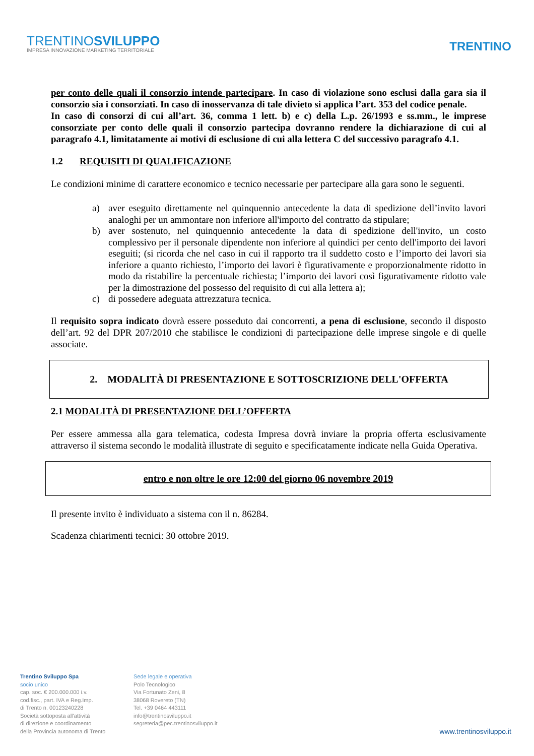TRENTINOSVILUPPO
IMPRESA INNOVAZIONE MARKETING TERRITORIALE
TRENTINO
per conto delle quali il consorzio intende partecipare. In caso di violazione sono esclusi dalla gara sia il consorzio sia i consorziati. In caso di inosservanza di tale divieto si applica l’art. 353 del codice penale.
In caso di consorzi di cui all’art. 36, comma 1 lett. b) e c) della L.p. 26/1993 e ss.mm., le imprese consorziate per conto delle quali il consorzio partecipa dovranno rendere la dichiarazione di cui al paragrafo 4.1, limitatamente ai motivi di esclusione di cui alla lettera C del successivo paragrafo 4.1.
1.2 REQUISITI DI QUALIFICAZIONE
Le condizioni minime di carattere economico e tecnico necessarie per partecipare alla gara sono le seguenti.
a) aver eseguito direttamente nel quinquennio antecedente la data di spedizione dell’invito lavori analoghi per un ammontare non inferiore all'importo del contratto da stipulare;
b) aver sostenuto, nel quinquennio antecedente la data di spedizione dell'invito, un costo complessivo per il personale dipendente non inferiore al quindici per cento dell'importo dei lavori eseguiti; (si ricorda che nel caso in cui il rapporto tra il suddetto costo e l’importo dei lavori sia inferiore a quanto richiesto, l’importo dei lavori è figurativamente e proporzionalmente ridotto in modo da ristabilire la percentuale richiesta; l’importo dei lavori così figurativamente ridotto vale per la dimostrazione del possesso del requisito di cui alla lettera a);
c) di possedere adeguata attrezzatura tecnica.
Il requisito sopra indicato dovrà essere posseduto dai concorrenti, a pena di esclusione, secondo il disposto dell’art. 92 del DPR 207/2010 che stabilisce le condizioni di partecipazione delle imprese singole e di quelle associate.
2. MODALITÀ DI PRESENTAZIONE E SOTTOSCRIZIONE DELL'OFFERTA
2.1 MODALITÀ DI PRESENTAZIONE DELL’OFFERTA
Per essere ammessa alla gara telematica, codesta Impresa dovrà inviare la propria offerta esclusivamente attraverso il sistema secondo le modalità illustrate di seguito e specificatamente indicate nella Guida Operativa.
entro e non oltre le ore 12:00 del giorno 06 novembre 2019
Il presente invito è individuato a sistema con il n. 86284.
Scadenza chiarimenti tecnici: 30 ottobre 2019.
Trentino Sviluppo Spa
socio unico
cap. soc. € 200.000.000 i.v.
cod.fisc., part. IVA e Reg.Imp.
di Trento n. 00123240228
Società sottoposta all'attività
di direzione e coordinamento
della Provincia autonoma di Trento
Sede legale e operativa
Polo Tecnologico
Via Fortunato Zeni, 8
38068 Rovereto (TN)
Tel. +39 0464 443111
info@trentinosviluppo.it
segreteria@pec.trentinosviluppo.it
www.trentinosviluppo.it